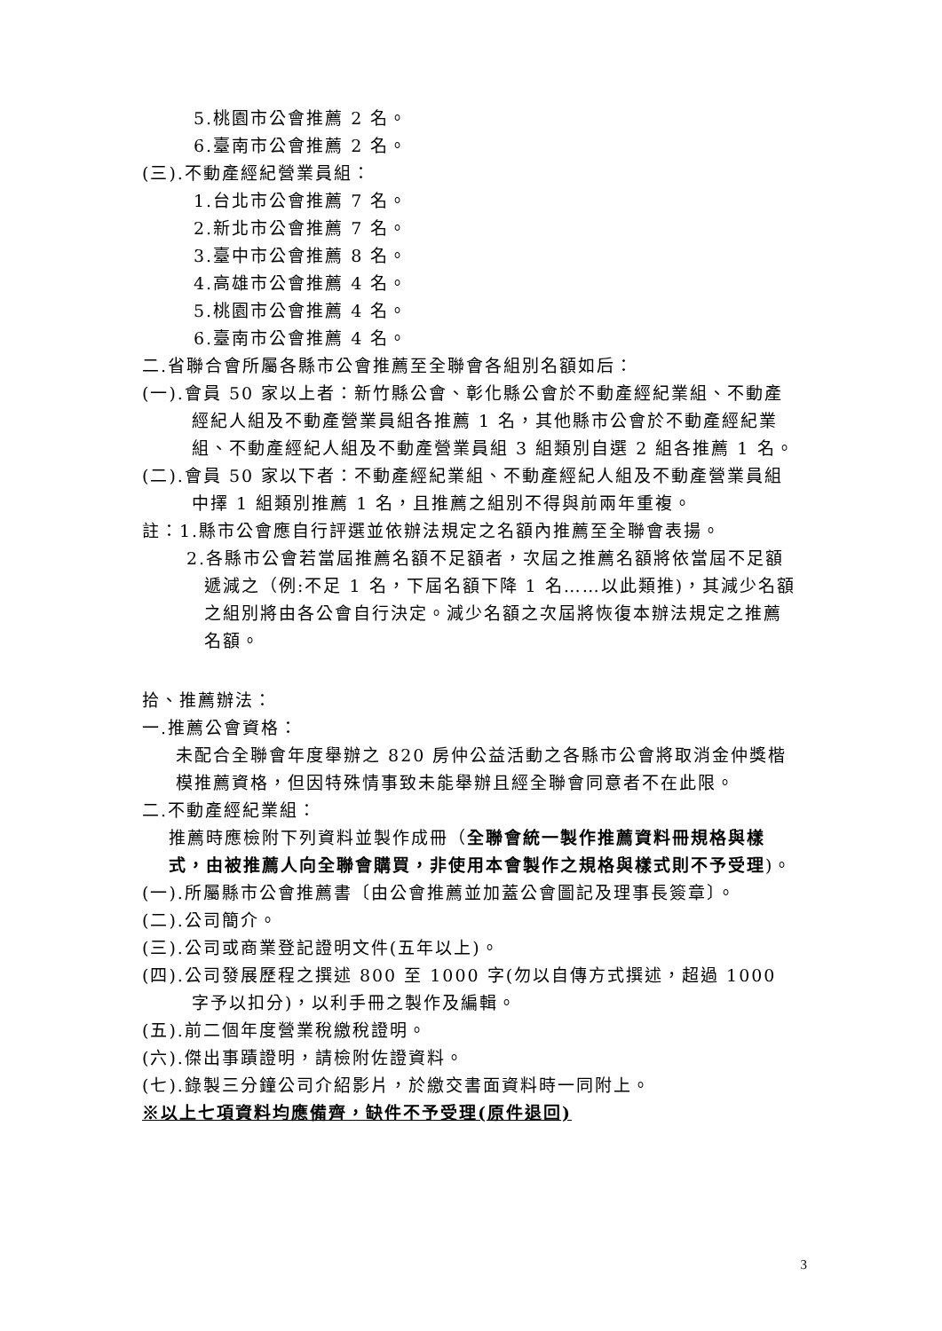5.桃園市公會推薦 2 名。
6.臺南市公會推薦 2 名。
(三).不動產經紀營業員組：
1.台北市公會推薦 7 名。
2.新北市公會推薦 7 名。
3.臺中市公會推薦 8 名。
4.高雄市公會推薦 4 名。
5.桃園市公會推薦 4 名。
6.臺南市公會推薦 4 名。
二.省聯合會所屬各縣市公會推薦至全聯會各組別名額如后：
(一).會員 50 家以上者：新竹縣公會、彰化縣公會於不動產經紀業組、不動產經紀人組及不動產營業員組各推薦 1 名，其他縣市公會於不動產經紀業組、不動產經紀人組及不動產營業員組 3 組類別自選 2 組各推薦 1 名。
(二).會員 50 家以下者：不動產經紀業組、不動產經紀人組及不動產營業員組中擇 1 組類別推薦 1 名，且推薦之組別不得與前兩年重複。
註：1.縣市公會應自行評選並依辦法規定之名額內推薦至全聯會表揚。
2.各縣市公會若當屆推薦名額不足額者，次屆之推薦名額將依當屆不足額遞減之（例:不足 1 名，下屆名額下降 1 名……以此類推)，其減少名額之組別將由各公會自行決定。減少名額之次屆將恢復本辦法規定之推薦名額。
拾、推薦辦法：
一.推薦公會資格：
未配合全聯會年度舉辦之 820 房仲公益活動之各縣市公會將取消金仲獎楷模推薦資格，但因特殊情事致未能舉辦且經全聯會同意者不在此限。
二.不動產經紀業組：
推薦時應檢附下列資料並製作成冊（全聯會統一製作推薦資料冊規格與樣式，由被推薦人向全聯會購買，非使用本會製作之規格與樣式則不予受理)。
(一).所屬縣市公會推薦書〔由公會推薦並加蓋公會圖記及理事長簽章〕。
(二).公司簡介。
(三).公司或商業登記證明文件(五年以上)。
(四).公司發展歷程之撰述 800 至 1000 字(勿以自傳方式撰述，超過 1000 字予以扣分)，以利手冊之製作及編輯。
(五).前二個年度營業稅繳稅證明。
(六).傑出事蹟證明，請檢附佐證資料。
(七).錄製三分鐘公司介紹影片，於繳交書面資料時一同附上。
※以上七項資料均應備齊，缺件不予受理(原件退回)
3